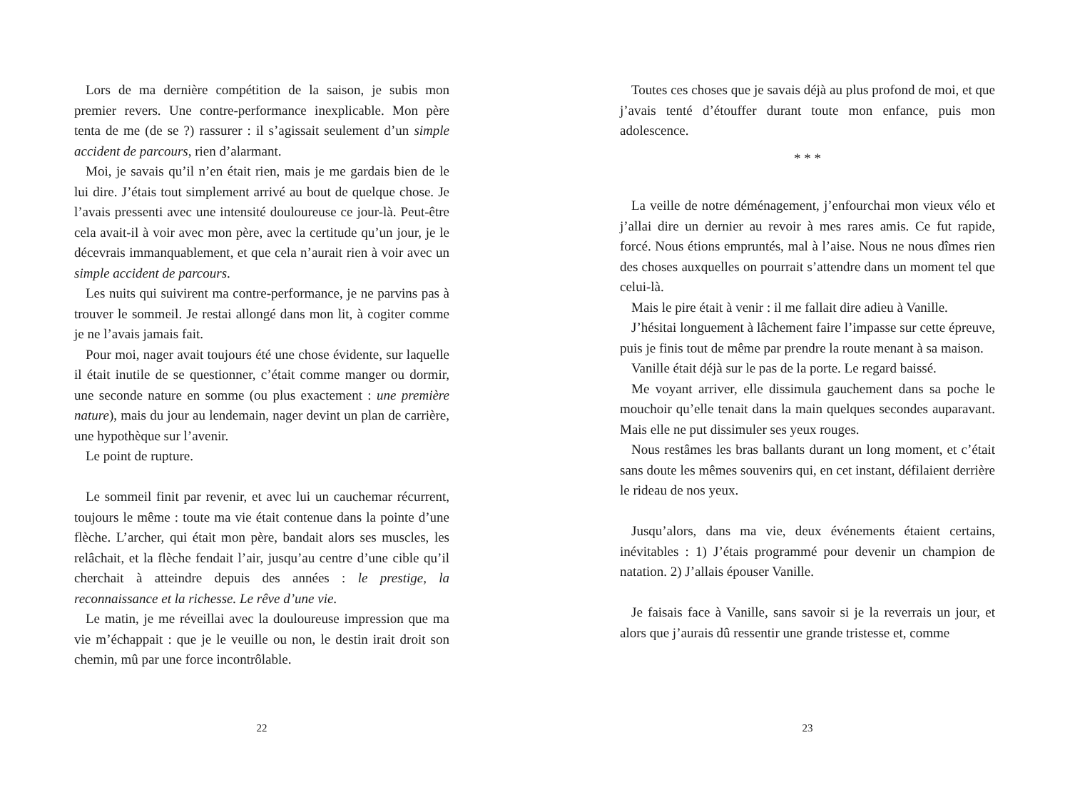Lors de ma dernière compétition de la saison, je subis mon premier revers. Une contre-performance inexplicable. Mon père tenta de me (de se ?) rassurer : il s’agissait seulement d’un simple accident de parcours, rien d’alarmant.
Moi, je savais qu’il n’en était rien, mais je me gardais bien de le lui dire. J’étais tout simplement arrivé au bout de quelque chose. Je l’avais pressenti avec une intensité douloureuse ce jour-là. Peut-être cela avait-il à voir avec mon père, avec la certitude qu’un jour, je le décevrais immanquablement, et que cela n’aurait rien à voir avec un simple accident de parcours.
Les nuits qui suivirent ma contre-performance, je ne parvins pas à trouver le sommeil. Je restai allongé dans mon lit, à cogiter comme je ne l’avais jamais fait.
Pour moi, nager avait toujours été une chose évidente, sur laquelle il était inutile de se questionner, c’était comme manger ou dormir, une seconde nature en somme (ou plus exactement : une première nature), mais du jour au lendemain, nager devint un plan de carrière, une hypothèque sur l’avenir.
Le point de rupture.
Le sommeil finit par revenir, et avec lui un cauchemar récurrent, toujours le même : toute ma vie était contenue dans la pointe d’une flèche. L’archer, qui était mon père, bandait alors ses muscles, les relâchait, et la flèche fendait l’air, jusqu’au centre d’une cible qu’il cherchait à atteindre depuis des années : le prestige, la reconnaissance et la richesse. Le rêve d’une vie.
Le matin, je me réveillai avec la douloureuse impression que ma vie m’échappait : que je le veuille ou non, le destin irait droit son chemin, mû par une force incontrôlable.
22
Toutes ces choses que je savais déjà au plus profond de moi, et que j’avais tenté d’étouffer durant toute mon enfance, puis mon adolescence.
* * *
La veille de notre déménagement, j’enfourchai mon vieux vélo et j’allai dire un dernier au revoir à mes rares amis. Ce fut rapide, forcé. Nous étions empruntés, mal à l’aise. Nous ne nous dîmes rien des choses auxquelles on pourrait s’attendre dans un moment tel que celui-là.
Mais le pire était à venir : il me fallait dire adieu à Vanille.
J’hésitai longuement à lâchement faire l’impasse sur cette épreuve, puis je finis tout de même par prendre la route menant à sa maison.
Vanille était déjà sur le pas de la porte. Le regard baissé.
Me voyant arriver, elle dissimula gauchement dans sa poche le mouchoir qu’elle tenait dans la main quelques secondes auparavant. Mais elle ne put dissimuler ses yeux rouges.
Nous restâmes les bras ballants durant un long moment, et c’était sans doute les mêmes souvenirs qui, en cet instant, défilaient derrière le rideau de nos yeux.
Jusqu’alors, dans ma vie, deux événements étaient certains, inévitables : 1) J’étais programmé pour devenir un champion de natation. 2) J’allais épouser Vanille.
Je faisais face à Vanille, sans savoir si je la reverrais un jour, et alors que j’aurais dû ressentir une grande tristesse et, comme
23